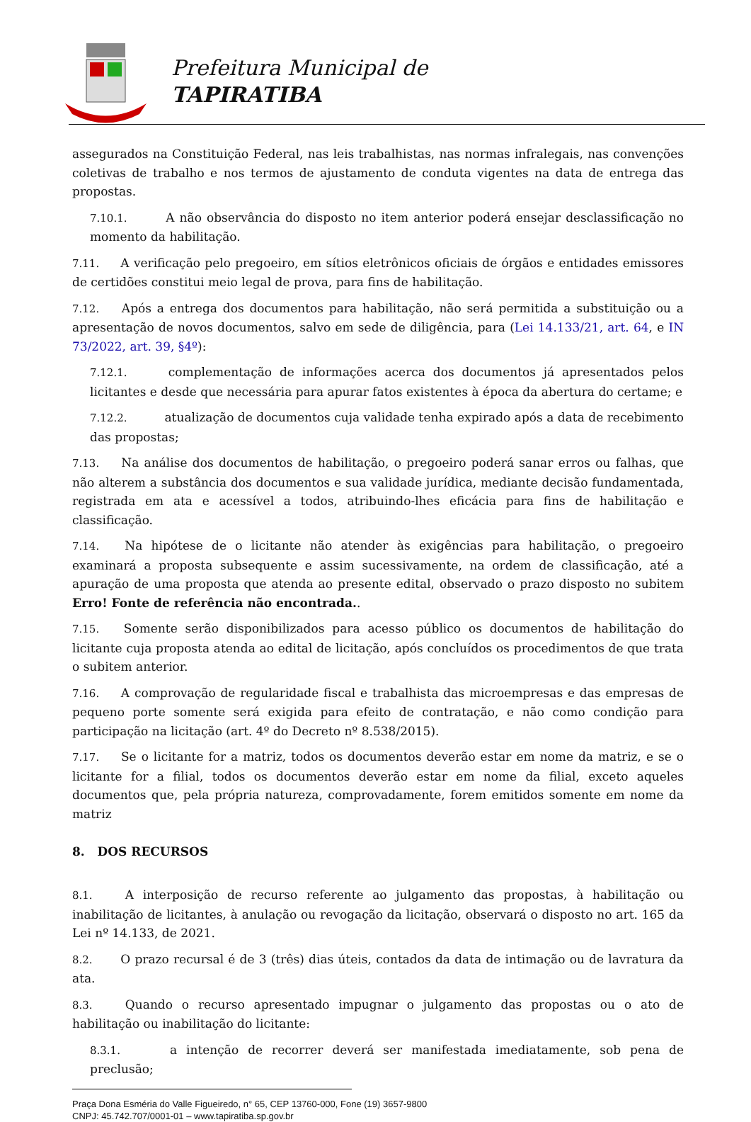Prefeitura Municipal de
TAPIRATIBA
assegurados na Constituição Federal, nas leis trabalhistas, nas normas infralegais, nas convenções coletivas de trabalho e nos termos de ajustamento de conduta vigentes na data de entrega das propostas.
7.10.1. A não observância do disposto no item anterior poderá ensejar desclassificação no momento da habilitação.
7.11. A verificação pelo pregoeiro, em sítios eletrônicos oficiais de órgãos e entidades emissores de certidões constitui meio legal de prova, para fins de habilitação.
7.12. Após a entrega dos documentos para habilitação, não será permitida a substituição ou a apresentação de novos documentos, salvo em sede de diligência, para (Lei 14.133/21, art. 64, e IN 73/2022, art. 39, §4º):
7.12.1. complementação de informações acerca dos documentos já apresentados pelos licitantes e desde que necessária para apurar fatos existentes à época da abertura do certame; e
7.12.2. atualização de documentos cuja validade tenha expirado após a data de recebimento das propostas;
7.13. Na análise dos documentos de habilitação, o pregoeiro poderá sanar erros ou falhas, que não alterem a substância dos documentos e sua validade jurídica, mediante decisão fundamentada, registrada em ata e acessível a todos, atribuindo-lhes eficácia para fins de habilitação e classificação.
7.14. Na hipótese de o licitante não atender às exigências para habilitação, o pregoeiro examinará a proposta subsequente e assim sucessivamente, na ordem de classificação, até a apuração de uma proposta que atenda ao presente edital, observado o prazo disposto no subitem Erro! Fonte de referência não encontrada..
7.15. Somente serão disponibilizados para acesso público os documentos de habilitação do licitante cuja proposta atenda ao edital de licitação, após concluídos os procedimentos de que trata o subitem anterior.
7.16. A comprovação de regularidade fiscal e trabalhista das microempresas e das empresas de pequeno porte somente será exigida para efeito de contratação, e não como condição para participação na licitação (art. 4º do Decreto nº 8.538/2015).
7.17. Se o licitante for a matriz, todos os documentos deverão estar em nome da matriz, e se o licitante for a filial, todos os documentos deverão estar em nome da filial, exceto aqueles documentos que, pela própria natureza, comprovadamente, forem emitidos somente em nome da matriz
8. DOS RECURSOS
8.1. A interposição de recurso referente ao julgamento das propostas, à habilitação ou inabilitação de licitantes, à anulação ou revogação da licitação, observará o disposto no art. 165 da Lei nº 14.133, de 2021.
8.2. O prazo recursal é de 3 (três) dias úteis, contados da data de intimação ou de lavratura da ata.
8.3. Quando o recurso apresentado impugnar o julgamento das propostas ou o ato de habilitação ou inabilitação do licitante:
8.3.1. a intenção de recorrer deverá ser manifestada imediatamente, sob pena de preclusão;
Praça Dona Esméria do Valle Figueiredo, n° 65, CEP 13760-000, Fone (19) 3657-9800
CNPJ: 45.742.707/0001-01 – www.tapiratiba.sp.gov.br